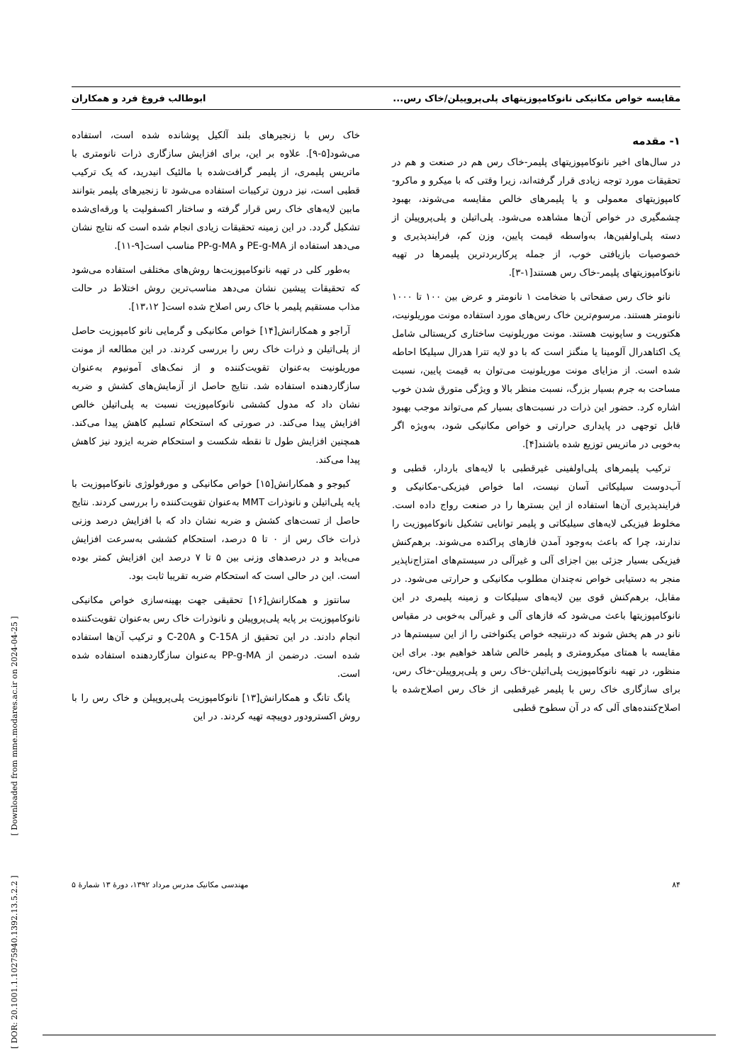مقایسه خواص مکانیکی نانوکامپوزیتهای پلی‌پروپیلن/خاک رس... ابوطالب فروغ فرد و همکاران
۱- مقدمه
در سال‌های اخیر نانوکامپوزیتهای پلیمر-خاک رس هم در صنعت و هم در تحقیقات مورد توجه زیادی قرار گرفته‌اند، زیرا وقتی که با میکرو و ماکرو-کامپوزیتهای معمولی و یا پلیمرهای خالص مقایسه می‌شوند، بهبود چشمگیری در خواص آن‌ها مشاهده می‌شود. پلی‌اتیلن و پلی‌پروپیلن از دسته پلی‌اولفین‌ها، به‌واسطه قیمت پایین، وزن کم، فرایندپذیری و خصوصیات بازیافتی خوب، از جمله پرکاربردترین پلیمرها در تهیه نانوکامپوزیتهای پلیمر-خاک رس هستند[۱-۳].
نانو خاک رس صفحاتی با ضخامت ۱ نانومتر و عرض بین ۱۰۰ تا ۱۰۰۰ نانومتر هستند. مرسوم‌ترین خاک رس‌های مورد استفاده مونت موریلونیت، هکتوریت و ساپونیت هستند. مونت موریلونیت ساختاری کریستالی شامل یک اکتاهدرال آلومینا یا منگنز است که با دو لایه تترا هدرال سیلیکا احاطه شده است. از مزایای مونت موریلونیت می‌توان به قیمت پایین، نسبت مساحت به جرم بسیار بزرگ، نسبت منظر بالا و ویژگی متورق شدن خوب اشاره کرد. حضور این ذرات در نسبت‌های بسیار کم می‌تواند موجب بهبود قابل توجهی در پایداری حرارتی و خواص مکانیکی شود، به‌ویژه اگر به‌خوبی در ماتریس توزیع شده باشند[۴].
ترکیب پلیمرهای پلی‌اولفینی غیرقطبی با لایه‌های باردار، قطبی و آب‌دوست سیلیکاتی آسان نیست، اما خواص فیزیکی-مکانیکی و فرایندپذیری آن‌ها استفاده از این بسترها را در صنعت رواج داده است. مخلوط فیزیکی لایه‌های سیلیکاتی و پلیمر توانایی تشکیل نانوکامپوزیت را ندارند، چرا که باعث به‌وجود آمدن فازهای پراکنده می‌شوند. برهم‌کنش فیزیکی بسیار جزئی بین اجزای آلی و غیرآلی در سیستم‌های امتزاج‌ناپذیر منجر به دستیابی خواص نه‌چندان مطلوب مکانیکی و حرارتی می‌شود. در مقابل، برهم‌کنش قوی بین لایه‌های سیلیکات و زمینه پلیمری در این نانوکامپوزیتها باعث می‌شود که فازهای آلی و غیرآلی به‌خوبی در مقیاس نانو در هم پخش شوند که درنتیجه خواص یکنواختی را از این سیستم‌ها در مقایسه با همتای میکرومتری و پلیمر خالص شاهد خواهیم بود. برای این منظور، در تهیه نانوکامپوزیت پلی‌اتیلن-خاک رس و پلی‌پروپیلن-خاک رس، برای سازگاری خاک رس با پلیمر غیرقطبی از خاک رس اصلاح‌شده با اصلاح‌کننده‌های آلی که در آن سطوح قطبی
خاک رس با زنجیرهای بلند آلکیل پوشانده شده است، استفاده می‌شود[۵-۹]. علاوه بر این، برای افزایش سازگاری ذرات نانومتری با ماتریس پلیمری، از پلیمر گرافت‌شده با مالئیک انیدرید، که یک ترکیب قطبی است، نیز درون ترکیبات استفاده می‌شود تا زنجیرهای پلیمر بتوانند مابین لایه‌های خاک رس قرار گرفته و ساختار اکسفولیت یا ورقه‌ای‌شده تشکیل گردد. در این زمینه تحقیقات زیادی انجام شده است که نتایج نشان می‌دهد استفاده از PE-g-MA و PP-g-MA مناسب است[۹-۱۱].
به‌طور کلی در تهیه نانوکامپوزیت‌ها روش‌های مختلفی استفاده می‌شود که تحقیقات پیشین نشان می‌دهد مناسب‌ترین روش اختلاط در حالت مذاب مستقیم پلیمر با خاک رس اصلاح شده است[ ۱۳،۱۲].
آراجو و همکارانش[۱۴] خواص مکانیکی و گرمایی نانو کامپوزیت حاصل از پلی‌اتیلن و ذرات خاک رس را بررسی کردند. در این مطالعه از مونت موریلونیت به‌عنوان تقویت‌کننده و از نمک‌های آمونیوم به‌عنوان سازگاردهنده استفاده شد. نتایج حاصل از آزمایش‌های کشش و ضربه نشان داد که مدول کششی نانوکامپوزیت نسبت به پلی‌اتیلن خالص افزایش پیدا می‌کند. در صورتی که استحکام تسلیم کاهش پیدا می‌کند. همچنین افزایش طول تا نقطه شکست و استحکام ضربه ایزود نیز کاهش پیدا می‌کند.
کیوجو و همکارانش[۱۵] خواص مکانیکی و مورفولوژی نانوکامپوزیت با پایه پلی‌اتیلن و نانوذرات MMT به‌عنوان تقویت‌کننده را بررسی کردند. نتایج حاصل از تست‌های کشش و ضربه نشان داد که با افزایش درصد وزنی ذرات خاک رس از ۰ تا ۵ درصد، استحکام کششی به‌سرعت افزایش می‌یابد و در درصدهای وزنی بین ۵ تا ۷ درصد این افزایش کمتر بوده است. این در حالی است که استحکام ضربه تقریبا ثابت بود.
سانتوز و همکارانش[۱۶] تحقیقی جهت بهینه‌سازی خواص مکانیکی نانوکامپوزیت بر پایه پلی‌پروپیلن و نانوذرات خاک رس به‌عنوان تقویت‌کننده انجام دادند. در این تحقیق از C-15A و C-20A و ترکیب آن‌ها استفاده شده است. درضمن از PP-g-MA به‌عنوان سازگاردهنده استفاده شده است.
یانگ تانگ و همکارانش[۱۳] نانوکامپوزیت پلی‌پروپیلن و خاک رس را با روش اکسترودور دوپیچه تهیه کردند. در این
۸۴ مهندسی مکانیک مدرس مرداد ۱۳۹۲، دورهٔ ۱۳ شمارهٔ ۵
[ DOR: 20.1001.1.10275940.1392.13.5.2.2 ] [ Downloaded from mme.modares.ac.ir on 2024-04-25 ]